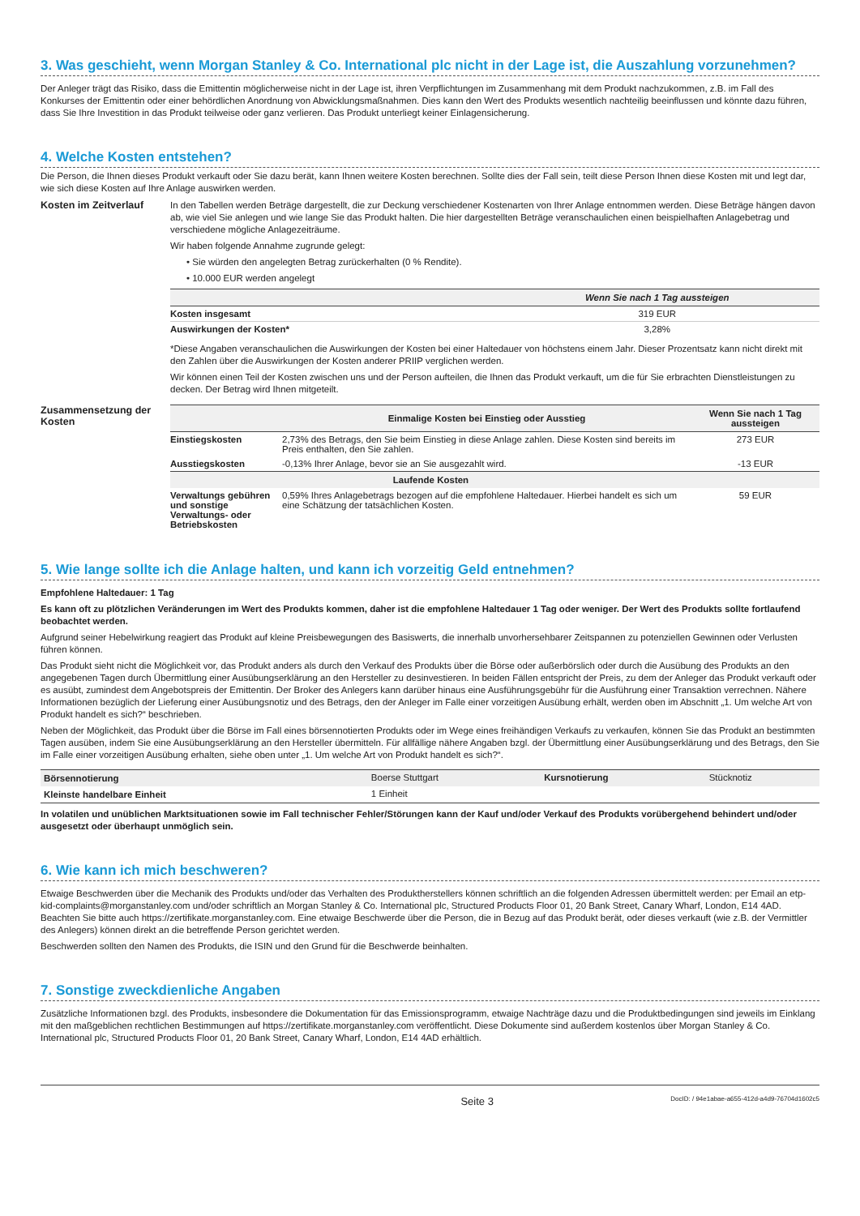3. Was geschieht, wenn Morgan Stanley & Co. International plc nicht in der Lage ist, die Auszahlung vorzunehmen?
Der Anleger trägt das Risiko, dass die Emittentin möglicherweise nicht in der Lage ist, ihren Verpflichtungen im Zusammenhang mit dem Produkt nachzukommen, z.B. im Fall des Konkurses der Emittentin oder einer behördlichen Anordnung von Abwicklungsmaßnahmen. Dies kann den Wert des Produkts wesentlich nachteilig beeinflussen und könnte dazu führen, dass Sie Ihre Investition in das Produkt teilweise oder ganz verlieren. Das Produkt unterliegt keiner Einlagensicherung.
4. Welche Kosten entstehen?
Die Person, die Ihnen dieses Produkt verkauft oder Sie dazu berät, kann Ihnen weitere Kosten berechnen. Sollte dies der Fall sein, teilt diese Person Ihnen diese Kosten mit und legt dar, wie sich diese Kosten auf Ihre Anlage auswirken werden.
Kosten im Zeitverlauf
In den Tabellen werden Beträge dargestellt, die zur Deckung verschiedener Kostenarten von Ihrer Anlage entnommen werden. Diese Beträge hängen davon ab, wie viel Sie anlegen und wie lange Sie das Produkt halten. Die hier dargestellten Beträge veranschaulichen einen beispielhaften Anlagebetrag und verschiedene mögliche Anlagezeiträume.
Wir haben folgende Annahme zugrunde gelegt:
• Sie würden den angelegten Betrag zurückerhalten (0 % Rendite).
• 10.000 EUR werden angelegt
| | Wenn Sie nach 1 Tag aussteigen |
| --- | --- |
| Kosten insgesamt | 319 EUR |
| Auswirkungen der Kosten* | 3,28% |
*Diese Angaben veranschaulichen die Auswirkungen der Kosten bei einer Haltedauer von höchstens einem Jahr. Dieser Prozentsatz kann nicht direkt mit den Zahlen über die Auswirkungen der Kosten anderer PRIIP verglichen werden.
Wir können einen Teil der Kosten zwischen uns und der Person aufteilen, die Ihnen das Produkt verkauft, um die für Sie erbrachten Dienstleistungen zu decken. Der Betrag wird Ihnen mitgeteilt.
Zusammensetzung der Kosten
| | Einmalige Kosten bei Einstieg oder Ausstieg | Wenn Sie nach 1 Tag aussteigen |
| --- | --- | --- |
| Einstiegskosten | 2,73% des Betrags, den Sie beim Einstieg in diese Anlage zahlen. Diese Kosten sind bereits im Preis enthalten, den Sie zahlen. | 273 EUR |
| Ausstiegskosten | -0,13% Ihrer Anlage, bevor sie an Sie ausgezahlt wird. | -13 EUR |
| Laufende Kosten | | |
| Verwaltungs gebühren und sonstige Verwaltungs- oder Betriebskosten | 0,59% Ihres Anlagebetrags bezogen auf die empfohlene Haltedauer. Hierbei handelt es sich um eine Schätzung der tatsächlichen Kosten. | 59 EUR |
5. Wie lange sollte ich die Anlage halten, und kann ich vorzeitig Geld entnehmen?
Empfohlene Haltedauer: 1 Tag
Es kann oft zu plötzlichen Veränderungen im Wert des Produkts kommen, daher ist die empfohlene Haltedauer 1 Tag oder weniger. Der Wert des Produkts sollte fortlaufend beobachtet werden.
Aufgrund seiner Hebelwirkung reagiert das Produkt auf kleine Preisbewegungen des Basiswerts, die innerhalb unvorhersehbarer Zeitspannen zu potenziellen Gewinnen oder Verlusten führen können.
Das Produkt sieht nicht die Möglichkeit vor, das Produkt anders als durch den Verkauf des Produkts über die Börse oder außerbörslich oder durch die Ausübung des Produkts an den angegebenen Tagen durch Übermittlung einer Ausübungserklärung an den Hersteller zu desinvestieren. In beiden Fällen entspricht der Preis, zu dem der Anleger das Produkt verkauft oder es ausübt, zumindest dem Angebotspreis der Emittentin. Der Broker des Anlegers kann darüber hinaus eine Ausführungsgebühr für die Ausführung einer Transaktion verrechnen. Nähere Informationen bezüglich der Lieferung einer Ausübungsnotiz und des Betrags, den der Anleger im Falle einer vorzeitigen Ausübung erhält, werden oben im Abschnitt „1. Um welche Art von Produkt handelt es sich?“ beschrieben.
Neben der Möglichkeit, das Produkt über die Börse im Fall eines börsennotierten Produkts oder im Wege eines freihändigen Verkaufs zu verkaufen, können Sie das Produkt an bestimmten Tagen ausüben, indem Sie eine Ausübungserklärung an den Hersteller übermitteln. Für allfällige nähere Angaben bzgl. der Übermittlung einer Ausübungserklärung und des Betrags, den Sie im Falle einer vorzeitigen Ausübung erhalten, siehe oben unter „1. Um welche Art von Produkt handelt es sich?“.
| Börsennotierung | Boerse Stuttgart | Kursnotierung | Stücknotiz |
| Kleinste handelbare Einheit | 1 Einheit | | |
In volatilen und unüblichen Marktsituationen sowie im Fall technischer Fehler/Störungen kann der Kauf und/oder Verkauf des Produkts vorübergehend behindert und/oder ausgesetzt oder überhaupt unmöglich sein.
6. Wie kann ich mich beschweren?
Etwaige Beschwerden über die Mechanik des Produkts und/oder das Verhalten des Produktherstellers können schriftlich an die folgenden Adressen übermittelt werden: per Email an etp-kid-complaints@morganstanley.com und/oder schriftlich an Morgan Stanley & Co. International plc, Structured Products Floor 01, 20 Bank Street, Canary Wharf, London, E14 4AD. Beachten Sie bitte auch https://zertifikate.morganstanley.com. Eine etwaige Beschwerde über die Person, die in Bezug auf das Produkt berät, oder dieses verkauft (wie z.B. der Vermittler des Anlegers) können direkt an die betreffende Person gerichtet werden.
Beschwerden sollten den Namen des Produkts, die ISIN und den Grund für die Beschwerde beinhalten.
7. Sonstige zweckdienliche Angaben
Zusätzliche Informationen bzgl. des Produkts, insbesondere die Dokumentation für das Emissionsprogramm, etwaige Nachträge dazu und die Produktbedingungen sind jeweils im Einklang mit den maßgeblichen rechtlichen Bestimmungen auf https://zertifikate.morganstanley.com veröffentlicht. Diese Dokumente sind außerdem kostenlos über Morgan Stanley & Co. International plc, Structured Products Floor 01, 20 Bank Street, Canary Wharf, London, E14 4AD erhältlich.
Seite 3 DocID: / 94e1abae-a655-412d-a4d9-76704d1602c5